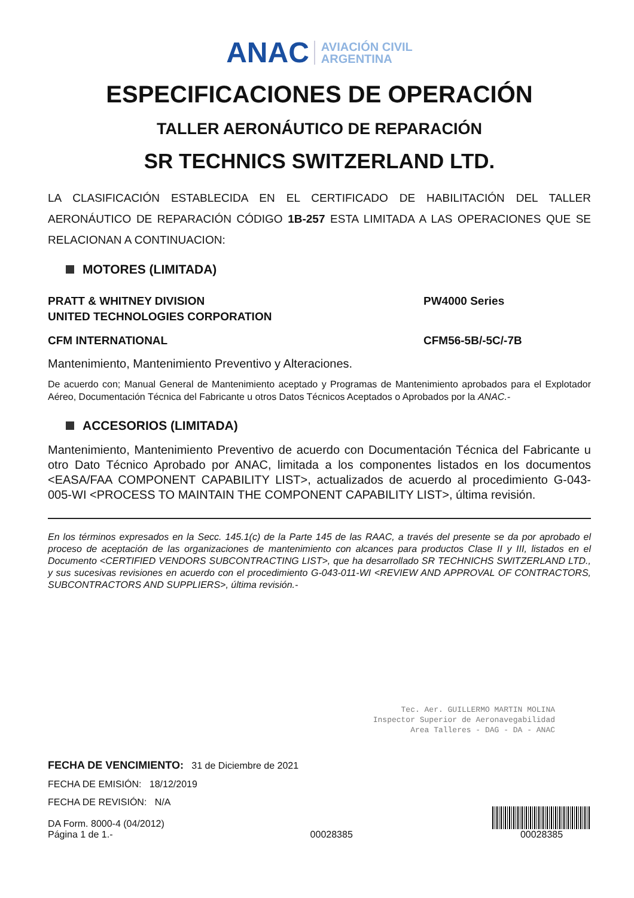ANAC AVIACIÓN CIVIL
ARGENTINA
ESPECIFICACIONES DE OPERACIÓN
TALLER AERONÁUTICO DE REPARACIÓN
SR TECHNICS SWITZERLAND LTD.
LA CLASIFICACIÓN ESTABLECIDA EN EL CERTIFICADO DE HABILITACIÓN DEL TALLER AERONÁUTICO DE REPARACIÓN CÓDIGO 1B-257 ESTA LIMITADA A LAS OPERACIONES QUE SE RELACIONAN A CONTINUACION:
MOTORES (LIMITADA)
PRATT & WHITNEY DIVISION
UNITED TECHNOLOGIES CORPORATION
PW4000 Series
CFM INTERNATIONAL CFM56-5B/-5C/-7B
Mantenimiento, Mantenimiento Preventivo y Alteraciones.
De acuerdo con; Manual General de Mantenimiento aceptado y Programas de Mantenimiento aprobados para el Explotador Aéreo, Documentación Técnica del Fabricante u otros Datos Técnicos Aceptados o Aprobados por la ANAC.-
ACCESORIOS (LIMITADA)
Mantenimiento, Mantenimiento Preventivo de acuerdo con Documentación Técnica del Fabricante u otro Dato Técnico Aprobado por ANAC, limitada a los componentes listados en los documentos <EASA/FAA COMPONENT CAPABILITY LIST>, actualizados de acuerdo al procedimiento G-043-005-WI <PROCESS TO MAINTAIN THE COMPONENT CAPABILITY LIST>, última revisión.
En los términos expresados en la Secc. 145.1(c) de la Parte 145 de las RAAC, a través del presente se da por aprobado el proceso de aceptación de las organizaciones de mantenimiento con alcances para productos Clase II y III, listados en el Documento <CERTIFIED VENDORS SUBCONTRACTING LIST>, que ha desarrollado SR TECHNICHS SWITZERLAND LTD., y sus sucesivas revisiones en acuerdo con el procedimiento G-043-011-WI <REVIEW AND APPROVAL OF CONTRACTORS, SUBCONTRACTORS AND SUPPLIERS>, última revisión.-
Tec. Aer. GUILLERMO MARTIN MOLINA
Inspector Superior de Aeronavegabilidad
Area Talleres - DAG - DA - ANAC
FECHA DE VENCIMIENTO: 31 de Diciembre de 2021
FECHA DE EMISIÓN: 18/12/2019
FECHA DE REVISIÓN: N/A
DA Form. 8000-4 (04/2012)
Página 1 de 1.-
00028385
00028385